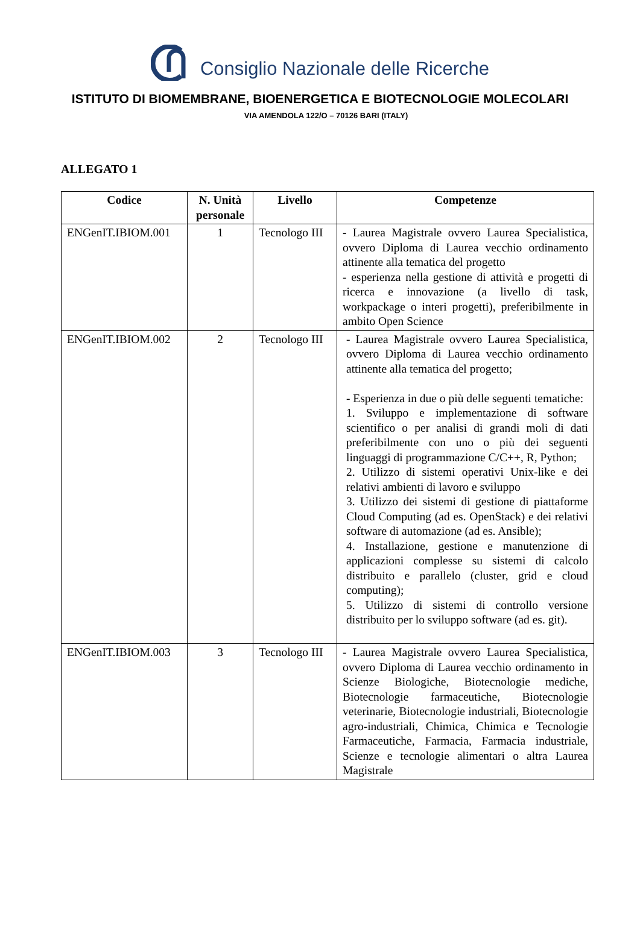Consiglio Nazionale delle Ricerche
ISTITUTO DI BIOMEMBRANE, BIOENERGETICA E BIOTECNOLOGIE MOLECOLARI
VIA AMENDOLA 122/O – 70126 BARI (ITALY)
ALLEGATO 1
| Codice | N. Unità personale | Livello | Competenze |
| --- | --- | --- | --- |
| ENGenIT.IBIOM.001 | 1 | Tecnologo III | - Laurea Magistrale ovvero Laurea Specialistica, ovvero Diploma di Laurea vecchio ordinamento attinente alla tematica del progetto - esperienza nella gestione di attività e progetti di ricerca e innovazione (a livello di task, workpackage o interi progetti), preferibilmente in ambito Open Science |
| ENGenIT.IBIOM.002 | 2 | Tecnologo III | - Laurea Magistrale ovvero Laurea Specialistica, ovvero Diploma di Laurea vecchio ordinamento attinente alla tematica del progetto; - Esperienza in due o più delle seguenti tematiche: 1. Sviluppo e implementazione di software scientifico o per analisi di grandi moli di dati preferibilmente con uno o più dei seguenti linguaggi di programmazione C/C++, R, Python; 2. Utilizzo di sistemi operativi Unix-like e dei relativi ambienti di lavoro e sviluppo 3. Utilizzo dei sistemi di gestione di piattaforme Cloud Computing (ad es. OpenStack) e dei relativi software di automazione (ad es. Ansible); 4. Installazione, gestione e manutenzione di applicazioni complesse su sistemi di calcolo distribuito e parallelo (cluster, grid e cloud computing); 5. Utilizzo di sistemi di controllo versione distribuito per lo sviluppo software (ad es. git). |
| ENGenIT.IBIOM.003 | 3 | Tecnologo III | - Laurea Magistrale ovvero Laurea Specialistica, ovvero Diploma di Laurea vecchio ordinamento in Scienze Biologiche, Biotecnologie mediche, Biotecnologie farmaceutiche, Biotecnologie veterinarie, Biotecnologie industriali, Biotecnologie agro-industriali, Chimica, Chimica e Tecnologie Farmaceutiche, Farmacia, Farmacia industriale, Scienze e tecnologie alimentari o altra Laurea Magistrale |